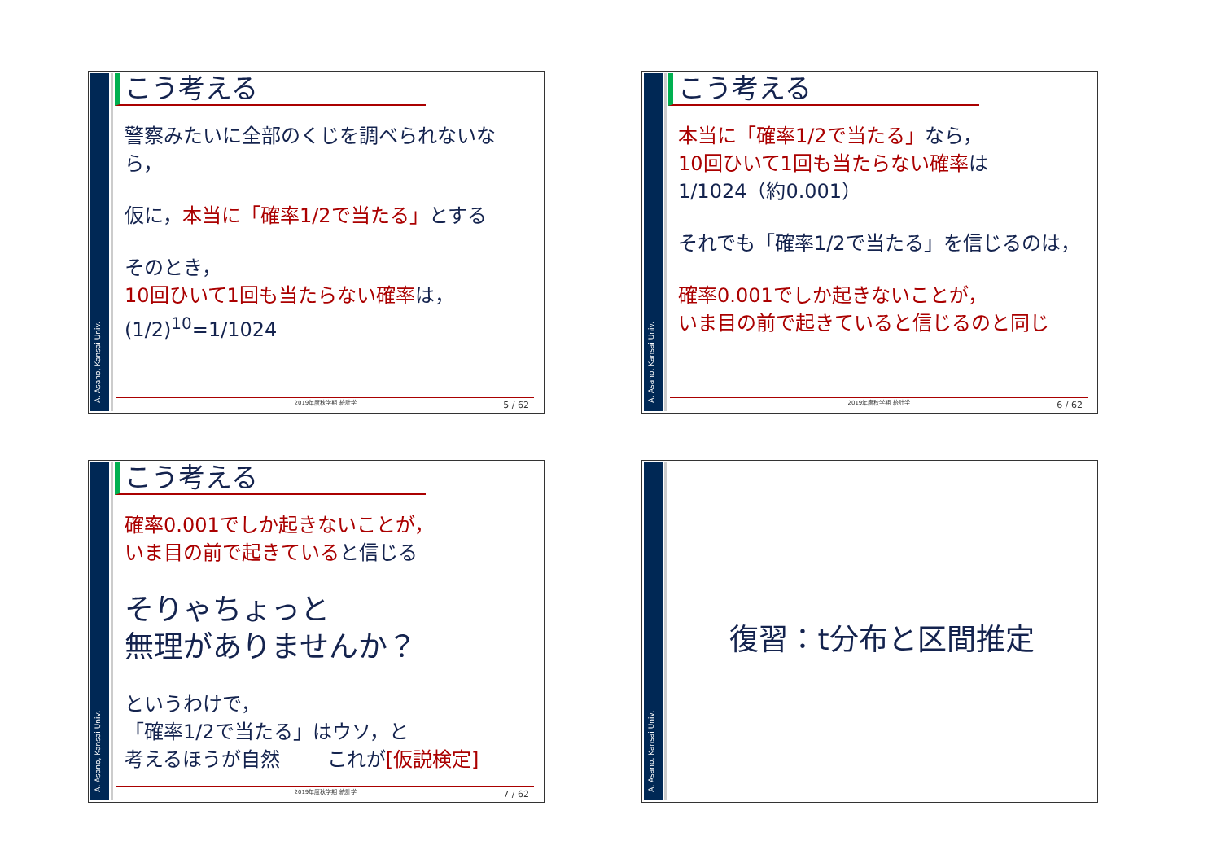A. Asano, Kansai Univ.
こう考える
警察みたいに全部のくじを調べられないなら，
仮に，本当に「確率1/2で当たる」とする
そのとき，
10回ひいて1回も当たらない確率は，
(1/2)<sup>10</sup>=1/1024
2019年度秋学期 統計学 5 / 62
A. Asano, Kansai Univ.
こう考える
本当に「確率1/2で当たる」なら，
10回ひいて1回も当たらない確率は
1/1024（約0.001）
それでも「確率1/2で当たる」を信じるのは，
確率0.001でしか起きないことが，
いま目の前で起きていると信じるのと同じ
2019年度秋学期 統計学 6 / 62
A. Asano, Kansai Univ.
こう考える
確率0.001でしか起きないことが，
いま目の前で起きていると信じる
そりゃちょっと
無理がありませんか？
というわけで，
「確率1/2で当たる」はウソ，と
考えるほうが自然 これが[仮説検定]
2019年度秋学期 統計学 7 / 62
A. Asano, Kansai Univ.
復習：t分布と区間推定